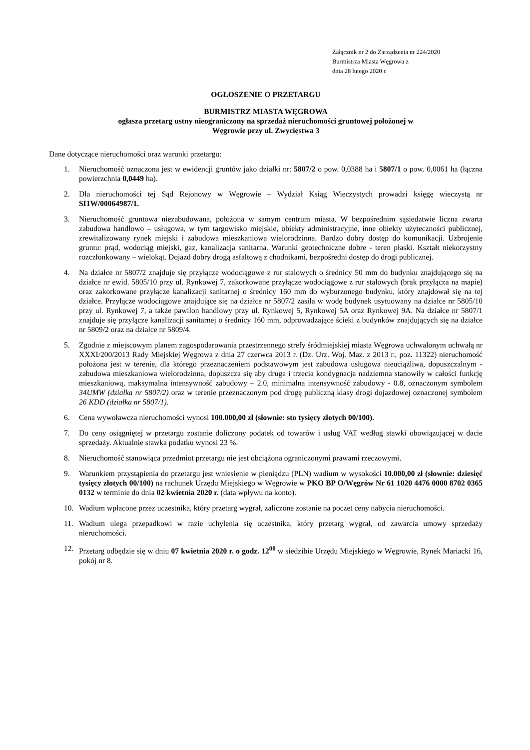Załącznik nr 2 do Zarządzenia nr 224/2020
Burmistrza Miasta Węgrowa z
dnia 28 lutego 2020 r.
OGŁOSZENIE O PRZETARGU
BURMISTRZ MIASTA WĘGROWA
ogłasza przetarg ustny nieograniczony na sprzedaż nieruchomości gruntowej położonej w
Węgrowie przy ul. Zwycięstwa 3
Dane dotyczące nieruchomości oraz warunki przetargu:
1. Nieruchomość oznaczona jest w ewidencji gruntów jako działki nr: 5807/2 o pow. 0,0388 ha i 5807/1 o pow. 0,0061 ha (łączna powierzchnia 0,0449 ha).
2. Dla nieruchomości tej Sąd Rejonowy w Węgrowie – Wydział Ksiąg Wieczystych prowadzi księgę wieczystą nr SI1W/00064987/1.
3. Nieruchomość gruntowa niezabudowana, położona w samym centrum miasta. W bezpośrednim sąsiedztwie liczna zwarta zabudowa handlowo – usługowa, w tym targowisko miejskie, obiekty administracyjne, inne obiekty użyteczności publicznej, zrewitalizowany rynek miejski i zabudowa mieszkaniowa wielorodzinna. Bardzo dobry dostęp do komunikacji. Uzbrojenie gruntu: prąd, wodociąg miejski, gaz, kanalizacja sanitarna. Warunki geotechniczne dobre - teren płaski. Kształt niekorzystny rozczłonkowany – wielokąt. Dojazd dobry drogą asfaltową z chodnikami, bezpośredni dostęp do drogi publicznej.
4. Na działce nr 5807/2 znajduje się przyłącze wodociągowe z rur stalowych o średnicy 50 mm do budynku znajdującego się na działce nr ewid. 5805/10 przy ul. Rynkowej 7, zakorkowane przyłącze wodociągowe z rur stalowych (brak przyłącza na mapie) oraz zakorkowane przyłącze kanalizacji sanitarnej o średnicy 160 mm do wyburzonego budynku, który znajdował się na tej działce. Przyłącze wodociągowe znajdujące się na działce nr 5807/2 zasila w wodę budynek usytuowany na działce nr 5805/10 przy ul. Rynkowej 7, a także pawilon handlowy przy ul. Rynkowej 5, Rynkowej 5A oraz Rynkowej 9A. Na działce nr 5807/1 znajduje się przyłącze kanalizacji sanitarnej o średnicy 160 mm, odprowadzające ścieki z budynków znajdujących się na działce nr 5809/2 oraz na działce nr 5809/4.
5. Zgodnie z miejscowym planem zagospodarowania przestrzennego strefy śródmiejskiej miasta Węgrowa uchwalonym uchwałą nr XXXI/200/2013 Rady Miejskiej Węgrowa z dnia 27 czerwca 2013 r. (Dz. Urz. Woj. Maz. z 2013 r., poz. 11322) nieruchomość położona jest w terenie, dla którego przeznaczeniem podstawowym jest zabudowa usługowa nieuciążliwa, dopuszczalnym - zabudowa mieszkaniowa wielorodzinna, dopuszcza się aby druga i trzecia kondygnacja nadziemna stanowiły w całości funkcję mieszkaniową, maksymalna intensywność zabudowy – 2.0, minimalna intensywność zabudowy - 0.8, oznaczonym symbolem 34UMW (działka nr 5807/2) oraz w terenie przeznaczonym pod drogę publiczną klasy drogi dojazdowej oznaczonej symbolem 26 KDD (działka nr 5807/1).
6. Cena wywoławcza nieruchomości wynosi 100.000,00 zł (słownie: sto tysięcy złotych 00/100).
7. Do ceny osiągniętej w przetargu zostanie doliczony podatek od towarów i usług VAT według stawki obowiązującej w dacie sprzedaży. Aktualnie stawka podatku wynosi 23 %.
8. Nieruchomość stanowiąca przedmiot przetargu nie jest obciążona ograniczonymi prawami rzeczowymi.
9. Warunkiem przystąpienia do przetargu jest wniesienie w pieniądzu (PLN) wadium w wysokości 10.000,00 zł (słownie: dziesięć tysięcy złotych 00/100) na rachunek Urzędu Miejskiego w Węgrowie w PKO BP O/Węgrów Nr 61 1020 4476 0000 8702 0365 0132 w terminie do dnia 02 kwietnia 2020 r. (data wpływu na konto).
10. Wadium wpłacone przez uczestnika, który przetarg wygrał, zaliczone zostanie na poczet ceny nabycia nieruchomości.
11. Wadium ulega przepadkowi w razie uchylenia się uczestnika, który przetarg wygrał, od zawarcia umowy sprzedaży nieruchomości.
12. Przetarg odbędzie się w dniu 07 kwietnia 2020 r. o godz. 12<sup>00</sup> w siedzibie Urzędu Miejskiego w Węgrowie, Rynek Mariacki 16, pokój nr 8.